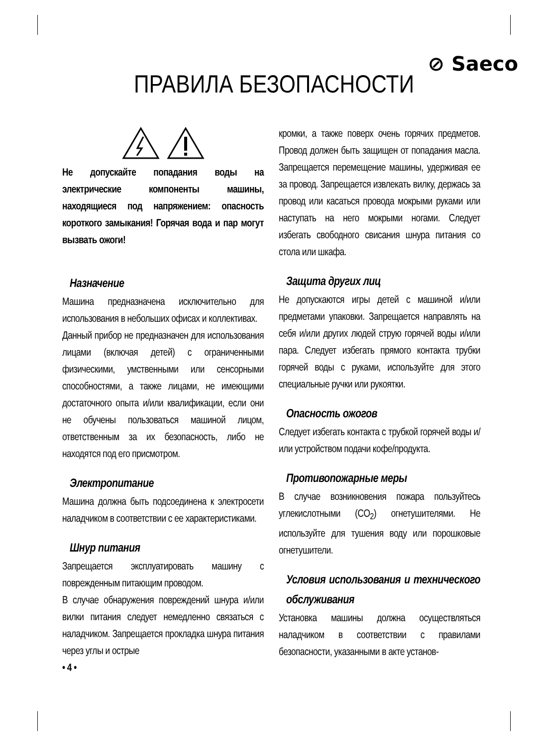⊘ Saeco
ПРАВИЛА БЕЗОПАСНОСТИ
Не допускайте попадания воды на электрические компоненты машины, находящиеся под напряжением: опасность короткого замыкания! Горячая вода и пар могут вызвать ожоги!
Назначение
Машина предназначена исключительно для использования в небольших офисах и коллективах.
Данный прибор не предназначен для использования лицами (включая детей) с ограниченными физическими, умственными или сенсорными способностями, а также лицами, не имеющими достаточного опыта и/или квалификации, если они не обучены пользоваться машиной лицом, ответственным за их безопасность, либо не находятся под его присмотром.
Электропитание
Машина должна быть подсоединена к электросети наладчиком в соответствии с ее характеристиками.
Шнур питания
Запрещается эксплуатировать машину с поврежденным питающим проводом.
В случае обнаружения повреждений шнура и/или вилки питания следует немедленно связаться с наладчиком. Запрещается прокладка шнура питания через углы и острые
• 4 •
кромки, а также поверх очень горячих предметов. Провод должен быть защищен от попадания масла. Запрещается перемещение машины, удерживая ее за провод. Запрещается извлекать вилку, держась за провод или касаться провода мокрыми руками или наступать на него мокрыми ногами. Следует избегать свободного свисания шнура питания со стола или шкафа.
Защита других лиц
Не допускаются игры детей с машиной и/или предметами упаковки. Запрещается направлять на себя и/или других людей струю горячей воды и/или пара. Следует избегать прямого контакта трубки горячей воды с руками, используйте для этого специальные ручки или рукоятки.
Опасность ожогов
Следует избегать контакта с трубкой горячей воды и/или устройством подачи кофе/продукта.
Противопожарные меры
В случае возникновения пожара пользуйтесь углекислотными (CO<sub>2</sub>) огнетушителями. Не используйте для тушения воду или порошковые огнетушители.
Условия использования и технического обслуживания
Установка машины должна осуществляться наладчиком в соответствии с правилами безопасности, указанными в акте установ-